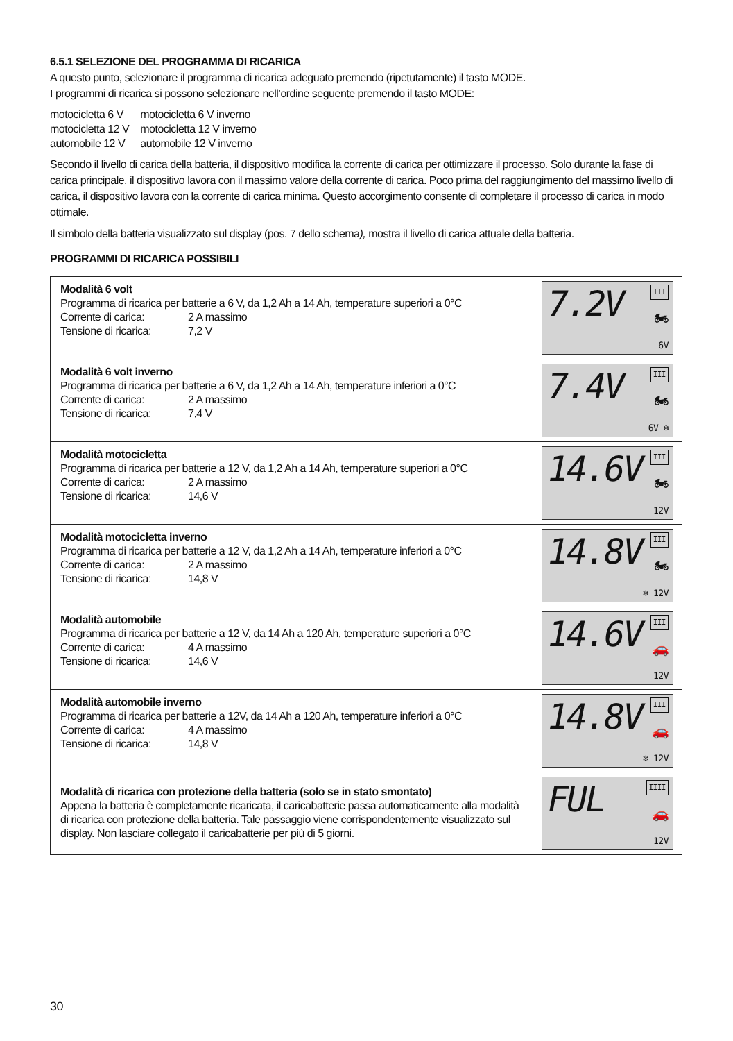6.5.1 SELEZIONE DEL PROGRAMMA DI RICARICA
A questo punto, selezionare il programma di ricarica adeguato premendo (ripetutamente) il tasto MODE.
I programmi di ricarica si possono selezionare nell’ordine seguente premendo il tasto MODE:
| motocicletta 6 V | motocicletta 6 V inverno |
| motocicletta 12 V | motocicletta 12 V inverno |
| automobile 12 V | automobile 12 V inverno |
Secondo il livello di carica della batteria, il dispositivo modifica la corrente di carica per ottimizzare il processo. Solo durante la fase di carica principale, il dispositivo lavora con il massimo valore della corrente di carica. Poco prima del raggiungimento del massimo livello di carica, il dispositivo lavora con la corrente di carica minima. Questo accorgimento consente di completare il processo di carica in modo ottimale.
Il simbolo della batteria visualizzato sul display (pos. 7 dello schema), mostra il livello di carica attuale della batteria.
PROGRAMMI DI RICARICA POSSIBILI
| Modalità 6 volt Programma di ricarica per batterie a 6 V, da 1,2 Ah a 14 Ah, temperature superiori a 0°C Corrente di carica: 2 A massimo Tensione di ricarica: 7,2 V | III 7.2V 🏍 6V |
| Modalità 6 volt inverno Programma di ricarica per batterie a 6 V, da 1,2 Ah a 14 Ah, temperature inferiori a 0°C Corrente di carica: 2 A massimo Tensione di ricarica: 7,4 V | III 7.4V 🏍 6V ❄ |
| Modalità motocicletta Programma di ricarica per batterie a 12 V, da 1,2 Ah a 14 Ah, temperature superiori a 0°C Corrente di carica: 2 A massimo Tensione di ricarica: 14,6 V | III 14.6V 🏍 12V |
| Modalità motocicletta inverno Programma di ricarica per batterie a 12 V, da 1,2 Ah a 14 Ah, temperature inferiori a 0°C Corrente di carica: 2 A massimo Tensione di ricarica: 14,8 V | III 14.8V 🏍 ❄ 12V |
| Modalità automobile Programma di ricarica per batterie a 12 V, da 14 Ah a 120 Ah, temperature superiori a 0°C Corrente di carica: 4 A massimo Tensione di ricarica: 14,6 V | III 14.6V 🚗 12V |
| Modalità automobile inverno Programma di ricarica per batterie a 12V, da 14 Ah a 120 Ah, temperature inferiori a 0°C Corrente di carica: 4 A massimo Tensione di ricarica: 14,8 V | III 14.8V 🚗 ❄ 12V |
| Modalità di ricarica con protezione della batteria (solo se in stato smontato) Appena la batteria è completamente ricaricata, il caricabatterie passa automaticamente alla modalità di ricarica con protezione della batteria. Tale passaggio viene corrispondentemente visualizzato sul display. Non lasciare collegato il caricabatterie per più di 5 giorni. | IIII FUL 🚗 12V |
30